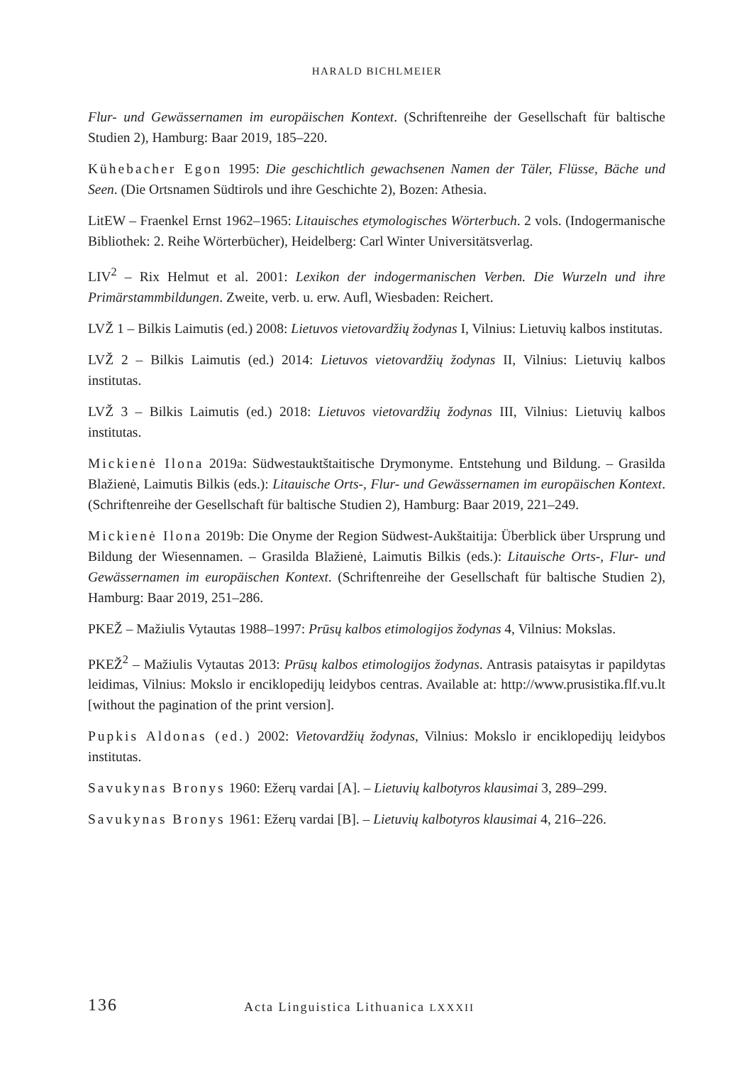HARALD BICHLMEIER
Flur- und Gewässernamen im europäischen Kontext. (Schriftenreihe der Gesellschaft für baltische Studien 2), Hamburg: Baar 2019, 185–220.
Kühebacher Egon 1995: Die geschichtlich gewachsenen Namen der Täler, Flüsse, Bäche und Seen. (Die Ortsnamen Südtirols und ihre Geschichte 2), Bozen: Athesia.
LitEW – Fraenkel Ernst 1962–1965: Litauisches etymologisches Wörterbuch. 2 vols. (Indogermanische Bibliothek: 2. Reihe Wörterbücher), Heidelberg: Carl Winter Universitätsverlag.
LIV<sup>2</sup> – Rix Helmut et al. 2001: Lexikon der indogermanischen Verben. Die Wurzeln und ihre Primärstammbildungen. Zweite, verb. u. erw. Aufl, Wiesbaden: Reichert.
LVŽ 1 – Bilkis Laimutis (ed.) 2008: Lietuvos vietovardžių žodynas I, Vilnius: Lietuvių kalbos institutas.
LVŽ 2 – Bilkis Laimutis (ed.) 2014: Lietuvos vietovardžių žodynas II, Vilnius: Lietuvių kalbos institutas.
LVŽ 3 – Bilkis Laimutis (ed.) 2018: Lietuvos vietovardžių žodynas III, Vilnius: Lietuvių kalbos institutas.
Mickienė Ilona 2019a: Südwestauktštaitische Drymonyme. Entstehung und Bildung. – Grasilda Blažienė, Laimutis Bilkis (eds.): Litauische Orts-, Flur- und Gewässernamen im europäischen Kontext. (Schriftenreihe der Gesellschaft für baltische Studien 2), Hamburg: Baar 2019, 221–249.
Mickienė Ilona 2019b: Die Onyme der Region Südwest-Aukštaitija: Überblick über Ursprung und Bildung der Wiesennamen. – Grasilda Blažienė, Laimutis Bilkis (eds.): Litauische Orts-, Flur- und Gewässernamen im europäischen Kontext. (Schriftenreihe der Gesellschaft für baltische Studien 2), Hamburg: Baar 2019, 251–286.
PKEŽ – Mažiulis Vytautas 1988–1997: Prūsų kalbos etimologijos žodynas 4, Vilnius: Mokslas.
PKEŽ<sup>2</sup> – Mažiulis Vytautas 2013: Prūsų kalbos etimologijos žodynas. Antrasis pataisytas ir papildytas leidimas, Vilnius: Mokslo ir enciklopedijų leidybos centras. Available at: http://www.prusistika.flf.vu.lt [without the pagination of the print version].
Pupkis Aldonas (ed.) 2002: Vietovardžių žodynas, Vilnius: Mokslo ir enciklopedijų leidybos institutas.
Savukynas Bronys 1960: Ežerų vardai [A]. – Lietuvių kalbotyros klausimai 3, 289–299.
Savukynas Bronys 1961: Ežerų vardai [B]. – Lietuvių kalbotyros klausimai 4, 216–226.
136 Acta Linguistica Lithuanica LXXXII